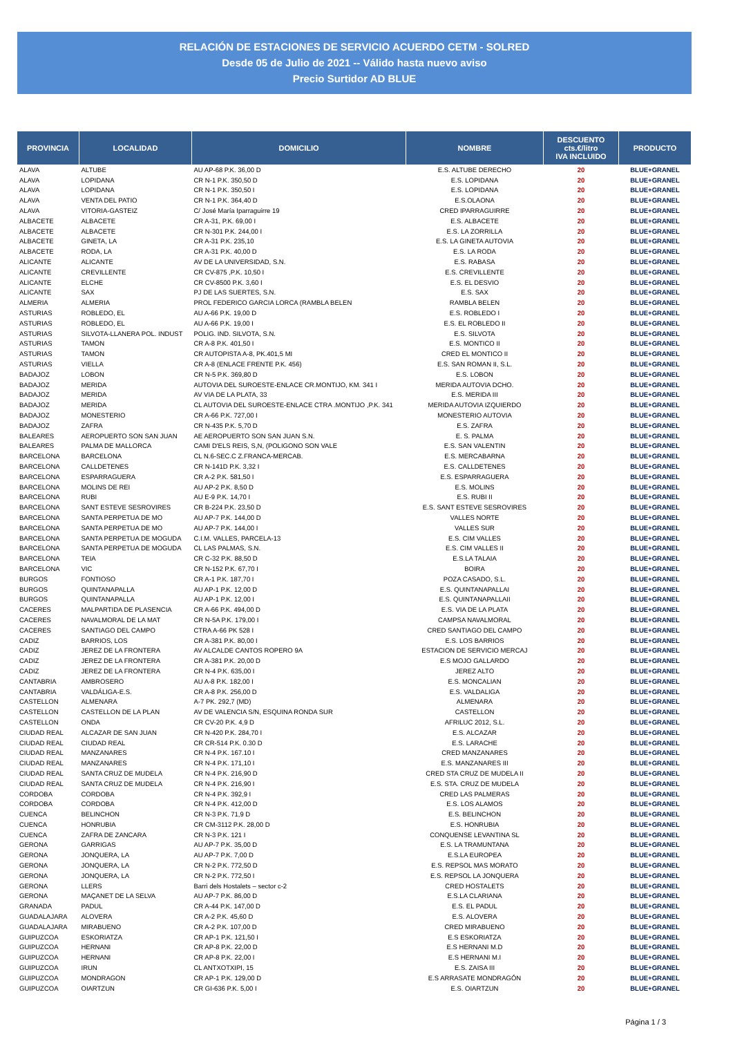RELACIÓN DE ESTACIONES DE SERVICIO ACUERDO CETM - SOLRED
Desde 05 de Julio de 2021 -- Válido hasta nuevo aviso
Precio Surtidor AD BLUE
| PROVINCIA | LOCALIDAD | DOMICILIO | NOMBRE | DESCUENTO cts.€/litro IVA INCLUIDO | PRODUCTO |
| --- | --- | --- | --- | --- | --- |
| ALAVA | ALTUBE | AU AP-68 P.K. 36,00 D | E.S. ALTUBE DERECHO | 20 | BLUE+GRANEL |
| ALAVA | LOPIDANA | CR N-1 P.K. 350,50 D | E.S. LOPIDANA | 20 | BLUE+GRANEL |
| ALAVA | LOPIDANA | CR N-1 P.K. 350,50 I | E.S. LOPIDANA | 20 | BLUE+GRANEL |
| ALAVA | VENTA DEL PATIO | CR N-1 P.K. 364,40 D | E.S.OLAONA | 20 | BLUE+GRANEL |
| ALAVA | VITORIA-GASTEIZ | C/ José María Iparraguirre 19 | CRED IPARRAGUIRRE | 20 | BLUE+GRANEL |
| ALBACETE | ALBACETE | CR A-31, P.K. 69,00 I | E.S. ALBACETE | 20 | BLUE+GRANEL |
| ALBACETE | ALBACETE | CR N-301 P.K. 244,00 I | E.S. LA ZORRILLA | 20 | BLUE+GRANEL |
| ALBACETE | GINETA, LA | CR A-31 P.K. 235,10 | E.S. LA GINETA AUTOVIA | 20 | BLUE+GRANEL |
| ALBACETE | RODA, LA | CR A-31 P.K. 40,00 D | E.S. LA RODA | 20 | BLUE+GRANEL |
| ALICANTE | ALICANTE | AV DE LA UNIVERSIDAD, S.N. | E.S. RABASA | 20 | BLUE+GRANEL |
| ALICANTE | CREVILLENTE | CR CV-875 ,P.K. 10,50 I | E.S. CREVILLENTE | 20 | BLUE+GRANEL |
| ALICANTE | ELCHE | CR CV-8500 P.K. 3,60 I | E.S. EL DESVIO | 20 | BLUE+GRANEL |
| ALICANTE | SAX | PJ DE LAS SUERTES, S.N. | E.S. SAX | 20 | BLUE+GRANEL |
| ALMERIA | ALMERIA | PROL FEDERICO GARCIA LORCA (RAMBLA BELEN | RAMBLA BELEN | 20 | BLUE+GRANEL |
| ASTURIAS | ROBLEDO, EL | AU A-66 P.K. 19,00 D | E.S. ROBLEDO I | 20 | BLUE+GRANEL |
| ASTURIAS | ROBLEDO, EL | AU A-66 P.K. 19,00 I | E.S. EL ROBLEDO II | 20 | BLUE+GRANEL |
| ASTURIAS | SILVOTA-LLANERA POL. INDUST | POLIG. IND. SILVOTA, S.N. | E.S. SILVOTA | 20 | BLUE+GRANEL |
| ASTURIAS | TAMON | CR A-8 P.K. 401,50 I | E.S. MONTICO II | 20 | BLUE+GRANEL |
| ASTURIAS | TAMON | CR AUTOPISTA A-8, PK.401,5 MI | CRED EL MONTICO II | 20 | BLUE+GRANEL |
| ASTURIAS | VIELLA | CR A-8 (ENLACE FRENTE P.K. 456) | E.S. SAN ROMAN II, S.L. | 20 | BLUE+GRANEL |
| BADAJOZ | LOBON | CR N-5 P.K. 369,80 D | E.S. LOBON | 20 | BLUE+GRANEL |
| BADAJOZ | MERIDA | AUTOVIA DEL SUROESTE-ENLACE CR.MONTIJO, KM. 341 I | MERIDA AUTOVIA DCHO. | 20 | BLUE+GRANEL |
| BADAJOZ | MERIDA | AV VIA DE LA PLATA, 33 | E.S. MERIDA III | 20 | BLUE+GRANEL |
| BADAJOZ | MERIDA | CL AUTOVIA DEL SUROESTE-ENLACE CTRA .MONTIJO ,P.K. 341 | MERIDA AUTOVIA IZQUIERDO | 20 | BLUE+GRANEL |
| BADAJOZ | MONESTERIO | CR A-66 P.K. 727,00 I | MONESTERIO AUTOVIA | 20 | BLUE+GRANEL |
| BADAJOZ | ZAFRA | CR N-435 P.K. 5,70 D | E.S. ZAFRA | 20 | BLUE+GRANEL |
| BALEARES | AEROPUERTO SON SAN JUAN | AE AEROPUERTO SON SAN JUAN S.N. | E. S. PALMA | 20 | BLUE+GRANEL |
| BALEARES | PALMA DE MALLORCA | CAMI D'ELS REIS, S,N, (POLIGONO SON VALE | E.S. SAN VALENTIN | 20 | BLUE+GRANEL |
| BARCELONA | BARCELONA | CL N.6-SEC.C Z.FRANCA-MERCAB. | E.S. MERCABARNA | 20 | BLUE+GRANEL |
| BARCELONA | CALLDETENES | CR N-141D P.K. 3,32 I | E.S. CALLDETENES | 20 | BLUE+GRANEL |
| BARCELONA | ESPARRAGUERA | CR A-2 P.K. 581,50 I | E.S. ESPARRAGUERA | 20 | BLUE+GRANEL |
| BARCELONA | MOLINS DE REI | AU AP-2 P.K. 8,50 D | E.S. MOLINS | 20 | BLUE+GRANEL |
| BARCELONA | RUBI | AU E-9 P.K. 14,70 I | E.S. RUBI II | 20 | BLUE+GRANEL |
| BARCELONA | SANT ESTEVE SESROVIRES | CR B-224 P.K. 23,50 D | E.S. SANT ESTEVE SESROVIRES | 20 | BLUE+GRANEL |
| BARCELONA | SANTA PERPETUA DE MO | AU AP-7 P.K. 144,00 D | VALLES NORTE | 20 | BLUE+GRANEL |
| BARCELONA | SANTA PERPETUA DE MO | AU AP-7 P.K. 144,00 I | VALLES SUR | 20 | BLUE+GRANEL |
| BARCELONA | SANTA PERPETUA DE MOGUDA | C.I.M. VALLES, PARCELA-13 | E.S. CIM VALLES | 20 | BLUE+GRANEL |
| BARCELONA | SANTA PERPETUA DE MOGUDA | CL LAS PALMAS, S.N. | E.S. CIM VALLES II | 20 | BLUE+GRANEL |
| BARCELONA | TEIA | CR C-32 P.K. 88,50 D | E.S.LA TALAIA | 20 | BLUE+GRANEL |
| BARCELONA | VIC | CR N-152 P.K. 67,70 I | BOIRA | 20 | BLUE+GRANEL |
| BURGOS | FONTIOSO | CR A-1 P.K. 187,70 I | POZA CASADO, S.L. | 20 | BLUE+GRANEL |
| BURGOS | QUINTANAPALLA | AU AP-1 P.K. 12,00 D | E.S. QUINTANAPALLAI | 20 | BLUE+GRANEL |
| BURGOS | QUINTANAPALLA | AU AP-1 P.K. 12,00 I | E.S. QUINTANAPALLAII | 20 | BLUE+GRANEL |
| CACERES | MALPARTIDA DE PLASENCIA | CR A-66 P.K. 494,00 D | E.S. VIA DE LA PLATA | 20 | BLUE+GRANEL |
| CACERES | NAVALMORAL DE LA MAT | CR N-5A P.K. 179,00 I | CAMPSA NAVALMORAL | 20 | BLUE+GRANEL |
| CACERES | SANTIAGO DEL CAMPO | CTRA A-66 PK 528 I | CRED SANTIAGO DEL CAMPO | 20 | BLUE+GRANEL |
| CADIZ | BARRIOS, LOS | CR A-381 P.K. 80,00 I | E.S. LOS BARRIOS | 20 | BLUE+GRANEL |
| CADIZ | JEREZ DE LA FRONTERA | AV ALCALDE CANTOS ROPERO 9A | ESTACION DE SERVICIO MERCAJ | 20 | BLUE+GRANEL |
| CADIZ | JEREZ DE LA FRONTERA | CR A-381 P.K. 20,00 D | E.S MOJO GALLARDO | 20 | BLUE+GRANEL |
| CADIZ | JEREZ DE LA FRONTERA | CR N-4 P.K. 635,00 I | JEREZ ALTO | 20 | BLUE+GRANEL |
| CANTABRIA | AMBROSERO | AU A-8 P.K. 182,00 I | E.S. MONCALIAN | 20 | BLUE+GRANEL |
| CANTABRIA | VALDÁLIGA-E.S. | CR A-8 P.K. 256,00 D | E.S. VALDALIGA | 20 | BLUE+GRANEL |
| CASTELLON | ALMENARA | A-7 PK. 292,7 (MD) | ALMENARA | 20 | BLUE+GRANEL |
| CASTELLON | CASTELLON DE LA PLAN | AV DE VALENCIA S/N, ESQUINA RONDA SUR | CASTELLON | 20 | BLUE+GRANEL |
| CASTELLON | ONDA | CR CV-20 P.K. 4,9 D | AFRILUC 2012, S.L. | 20 | BLUE+GRANEL |
| CIUDAD REAL | ALCAZAR DE SAN JUAN | CR N-420 P.K. 284,70 I | E.S. ALCAZAR | 20 | BLUE+GRANEL |
| CIUDAD REAL | CIUDAD REAL | CR CR-514 P.K. 0.30 D | E.S. LARACHE | 20 | BLUE+GRANEL |
| CIUDAD REAL | MANZANARES | CR N-4 P.K. 167.10 I | CRED MANZANARES | 20 | BLUE+GRANEL |
| CIUDAD REAL | MANZANARES | CR N-4 P.K. 171,10 I | E.S. MANZANARES III | 20 | BLUE+GRANEL |
| CIUDAD REAL | SANTA CRUZ DE MUDELA | CR N-4 P.K. 216,90 D | CRED STA CRUZ DE MUDELA II | 20 | BLUE+GRANEL |
| CIUDAD REAL | SANTA CRUZ DE MUDELA | CR N-4 P.K. 216,90 I | E.S. STA. CRUZ DE MUDELA | 20 | BLUE+GRANEL |
| CORDOBA | CORDOBA | CR N-4 P.K. 392,9 I | CRED LAS PALMERAS | 20 | BLUE+GRANEL |
| CORDOBA | CORDOBA | CR N-4 P.K. 412,00 D | E.S. LOS ALAMOS | 20 | BLUE+GRANEL |
| CUENCA | BELINCHON | CR N-3 P.K. 71,9 D | E.S. BELINCHON | 20 | BLUE+GRANEL |
| CUENCA | HONRUBIA | CR CM-3112 P.K. 28,00 D | E.S. HONRUBIA | 20 | BLUE+GRANEL |
| CUENCA | ZAFRA DE ZANCARA | CR N-3 P.K. 121 I | CONQUENSE LEVANTINA SL | 20 | BLUE+GRANEL |
| GERONA | GARRIGAS | AU AP-7 P.K. 35,00 D | E.S. LA TRAMUNTANA | 20 | BLUE+GRANEL |
| GERONA | JONQUERA, LA | AU AP-7 P.K. 7,00 D | E.S.LA EUROPEA | 20 | BLUE+GRANEL |
| GERONA | JONQUERA, LA | CR N-2 P.K. 772,50 D | E.S. REPSOL MAS MORATO | 20 | BLUE+GRANEL |
| GERONA | JONQUERA, LA | CR N-2 P.K. 772,50 I | E.S. REPSOL LA JONQUERA | 20 | BLUE+GRANEL |
| GERONA | LLERS | Barri dels Hostalets – sector c-2 | CRED HOSTALETS | 20 | BLUE+GRANEL |
| GERONA | MAÇANET DE LA SELVA | AU AP-7 P.K. 86,00 D | E.S.LA CLARIANA | 20 | BLUE+GRANEL |
| GRANADA | PADUL | CR A-44 P.K. 147,00 D | E.S. EL PADUL | 20 | BLUE+GRANEL |
| GUADALAJARA | ALOVERA | CR A-2 P.K. 45,60 D | E.S. ALOVERA | 20 | BLUE+GRANEL |
| GUADALAJARA | MIRABUENO | CR A-2 P.K. 107,00 D | CRED MIRABUENO | 20 | BLUE+GRANEL |
| GUIPUZCOA | ESKORIATZA | CR AP-1 P.K. 121,50 I | E.S ESKORIATZA | 20 | BLUE+GRANEL |
| GUIPUZCOA | HERNANI | CR AP-8 P.K. 22,00 D | E.S HERNANI M.D | 20 | BLUE+GRANEL |
| GUIPUZCOA | HERNANI | CR AP-8 P.K. 22,00 I | E.S HERNANI M.I | 20 | BLUE+GRANEL |
| GUIPUZCOA | IRUN | CL ANTXOTXIPI, 15 | E.S. ZAISA III | 20 | BLUE+GRANEL |
| GUIPUZCOA | MONDRAGON | CR AP-1 P.K. 129,00 D | E.S ARRASATE MONDRAGÓN | 20 | BLUE+GRANEL |
| GUIPUZCOA | OIARTZUN | CR GI-636 P.K. 5,00 I | E.S. OIARTZUN | 20 | BLUE+GRANEL |
Página 1 / 3